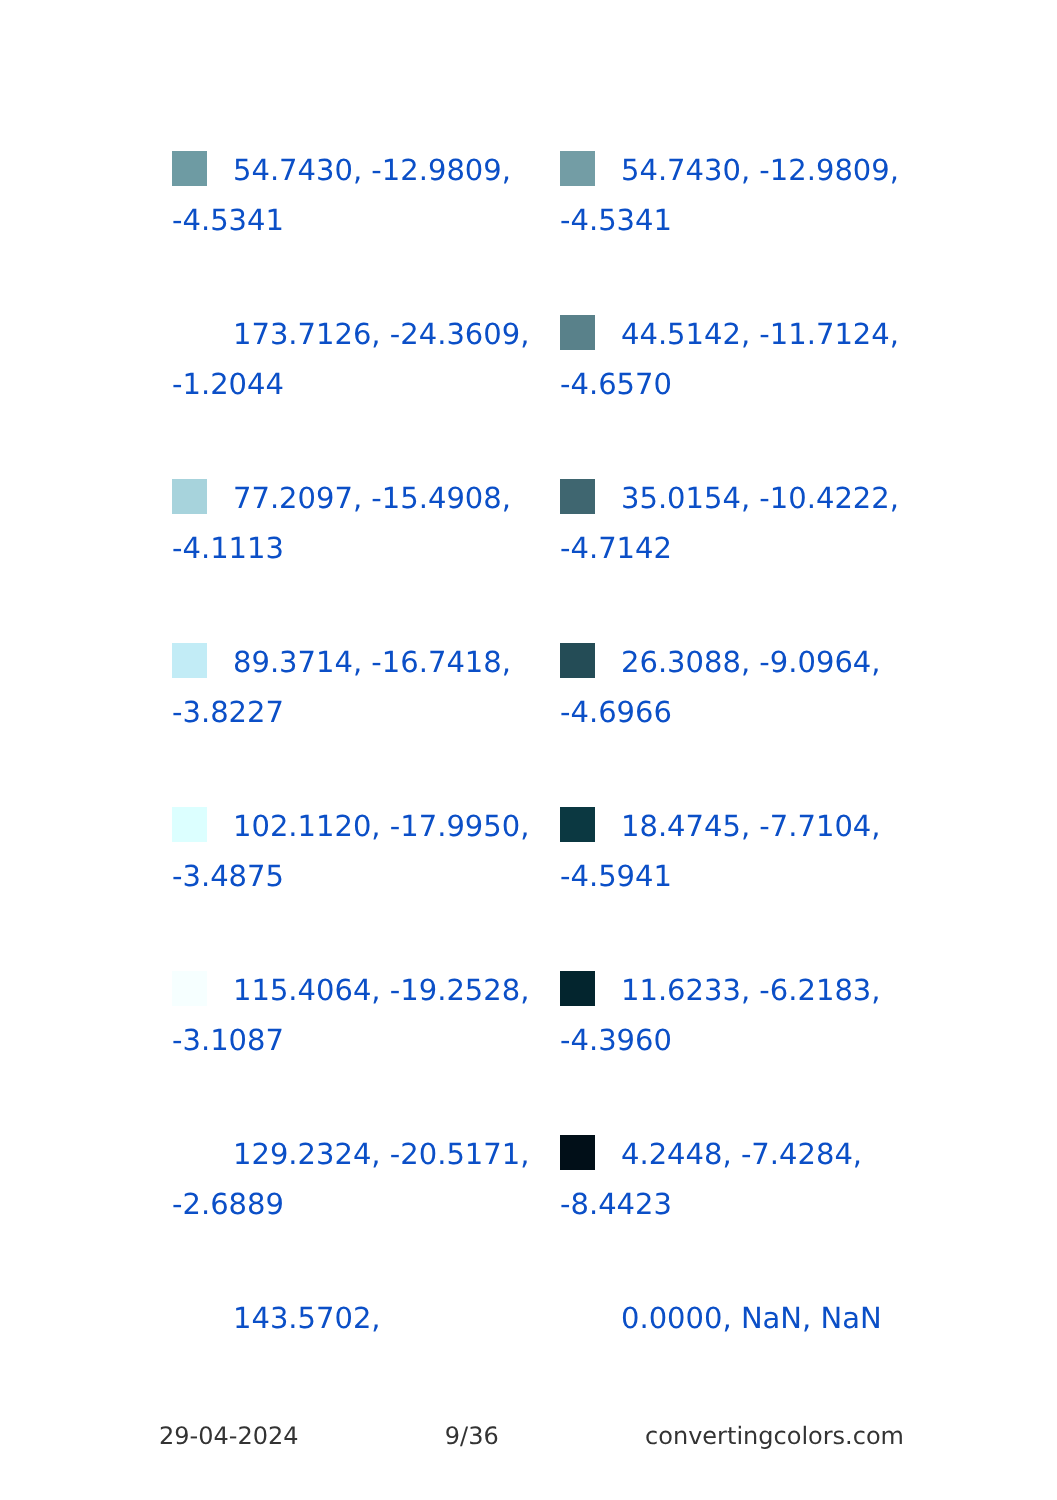54.7430, -12.9809, -4.5341
54.7430, -12.9809, -4.5341
173.7126, -24.3609, -1.2044
44.5142, -11.7124, -4.6570
77.2097, -15.4908, -4.1113
35.0154, -10.4222, -4.7142
89.3714, -16.7418, -3.8227
26.3088, -9.0964, -4.6966
102.1120, -17.9950, -3.4875
18.4745, -7.7104, -4.5941
115.4064, -19.2528, -3.1087
11.6233, -6.2183, -4.3960
129.2324, -20.5171, -2.6889
4.2448, -7.4284, -8.4423
143.5702,
0.0000, NaN, NaN
29-04-2024 9/36 convertingcolors.com